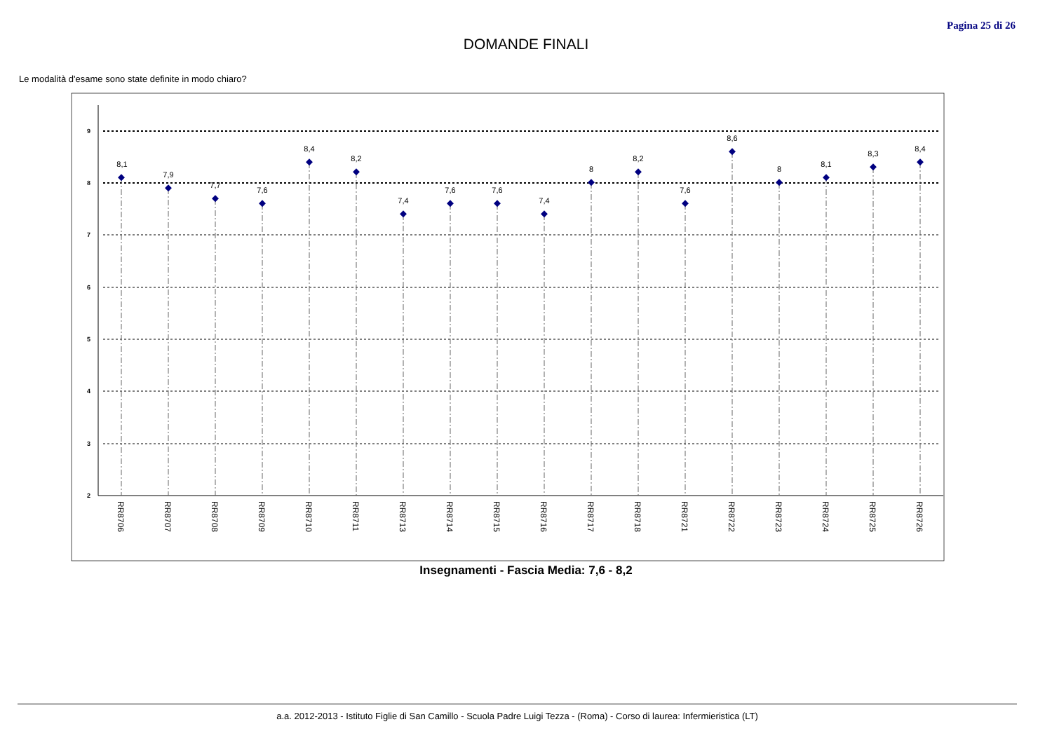Pagina 25 di 26
DOMANDE FINALI
Le modalità d'esame sono state definite in modo chiaro?
9
8
7
6
5
4
3
2
8,1
7,9
7,7
7,6
8,4
8,2
7,4
7,6
7,6
7,4
8
8,2
7,6
8,6
8
8,1
8,3
8,4
RR8706
RR8707
RR8708
RR8709
RR8710
RR8711
RR8713
RR8714
RR8715
RR8716
RR8717
RR8718
RR8721
RR8722
RR8723
RR8724
RR8725
RR8726
Insegnamenti - Fascia Media: 7,6 - 8,2
a.a. 2012-2013 - Istituto Figlie di San Camillo - Scuola Padre Luigi Tezza - (Roma) - Corso di laurea: Infermieristica (LT)